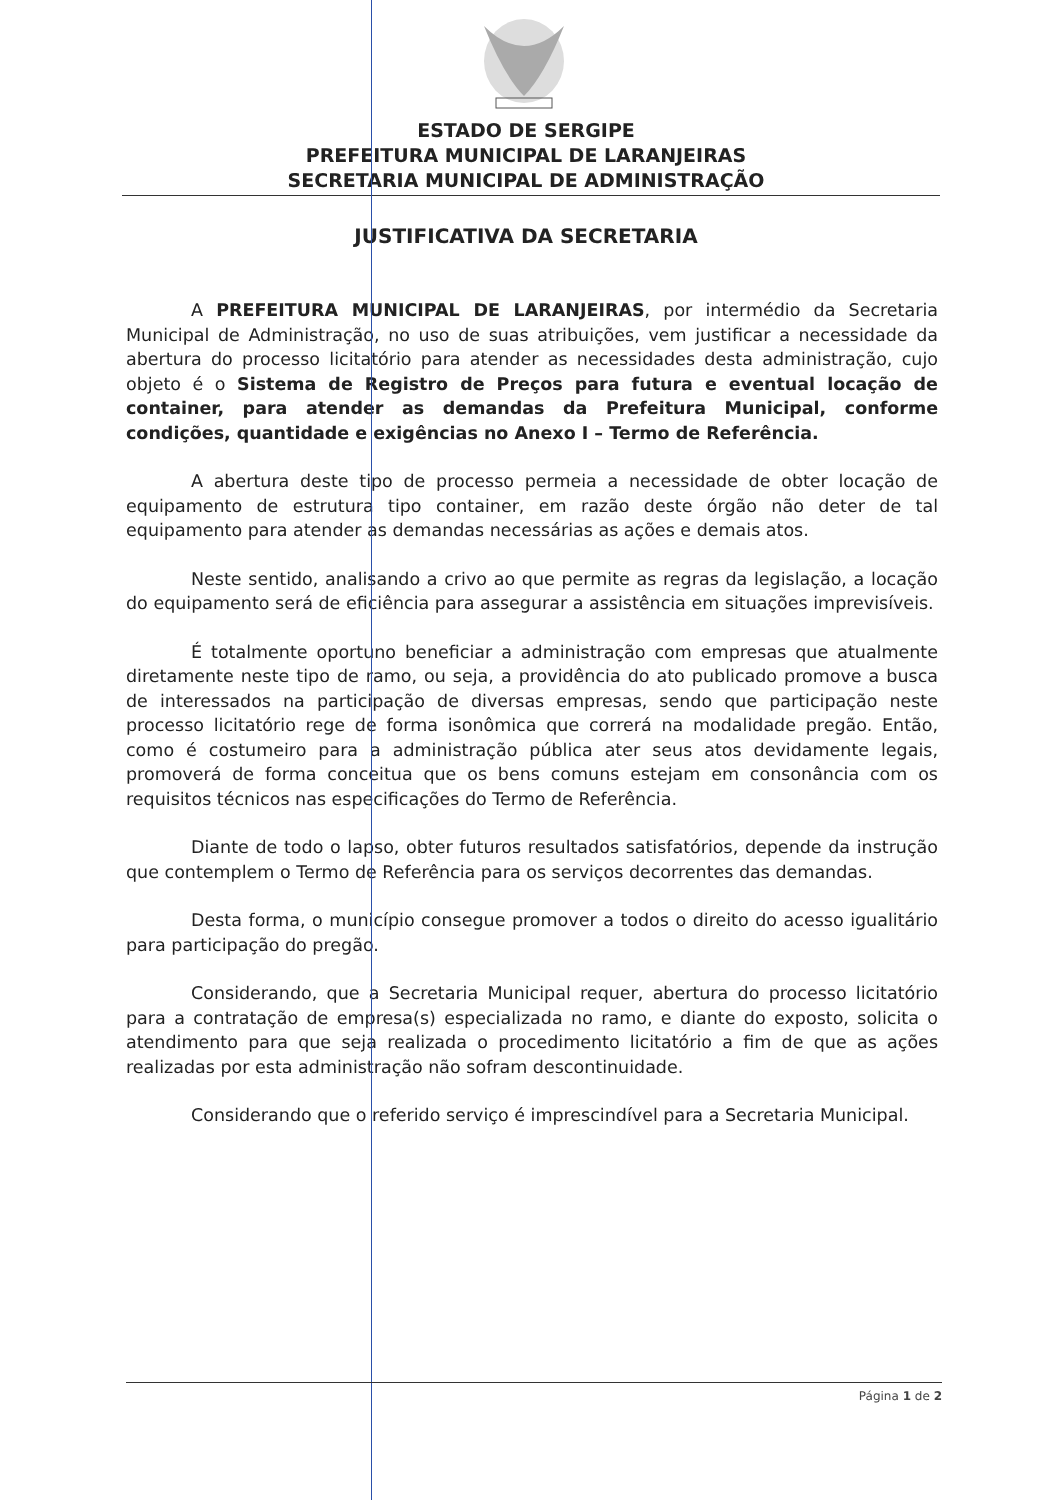ESTADO DE SERGIPE
PREFEITURA MUNICIPAL DE LARANJEIRAS
SECRETARIA MUNICIPAL DE ADMINISTRAÇÃO
JUSTIFICATIVA DA SECRETARIA
A PREFEITURA MUNICIPAL DE LARANJEIRAS, por intermédio da Secretaria Municipal de Administração, no uso de suas atribuições, vem justificar a necessidade da abertura do processo licitatório para atender as necessidades desta administração, cujo objeto é o Sistema de Registro de Preços para futura e eventual locação de container, para atender as demandas da Prefeitura Municipal, conforme condições, quantidade e exigências no Anexo I – Termo de Referência.
A abertura deste tipo de processo permeia a necessidade de obter locação de equipamento de estrutura tipo container, em razão deste órgão não deter de tal equipamento para atender as demandas necessárias as ações e demais atos.
Neste sentido, analisando a crivo ao que permite as regras da legislação, a locação do equipamento será de eficiência para assegurar a assistência em situações imprevisíveis.
É totalmente oportuno beneficiar a administração com empresas que atualmente diretamente neste tipo de ramo, ou seja, a providência do ato publicado promove a busca de interessados na participação de diversas empresas, sendo que participação neste processo licitatório rege de forma isonômica que correrá na modalidade pregão. Então, como é costumeiro para a administração pública ater seus atos devidamente legais, promoverá de forma conceitua que os bens comuns estejam em consonância com os requisitos técnicos nas especificações do Termo de Referência.
Diante de todo o lapso, obter futuros resultados satisfatórios, depende da instrução que contemplem o Termo de Referência para os serviços decorrentes das demandas.
Desta forma, o município consegue promover a todos o direito do acesso igualitário para participação do pregão.
Considerando, que a Secretaria Municipal requer, abertura do processo licitatório para a contratação de empresa(s) especializada no ramo, e diante do exposto, solicita o atendimento para que seja realizada o procedimento licitatório a fim de que as ações realizadas por esta administração não sofram descontinuidade.
Considerando que o referido serviço é imprescindível para a Secretaria Municipal.
Página 1 de 2